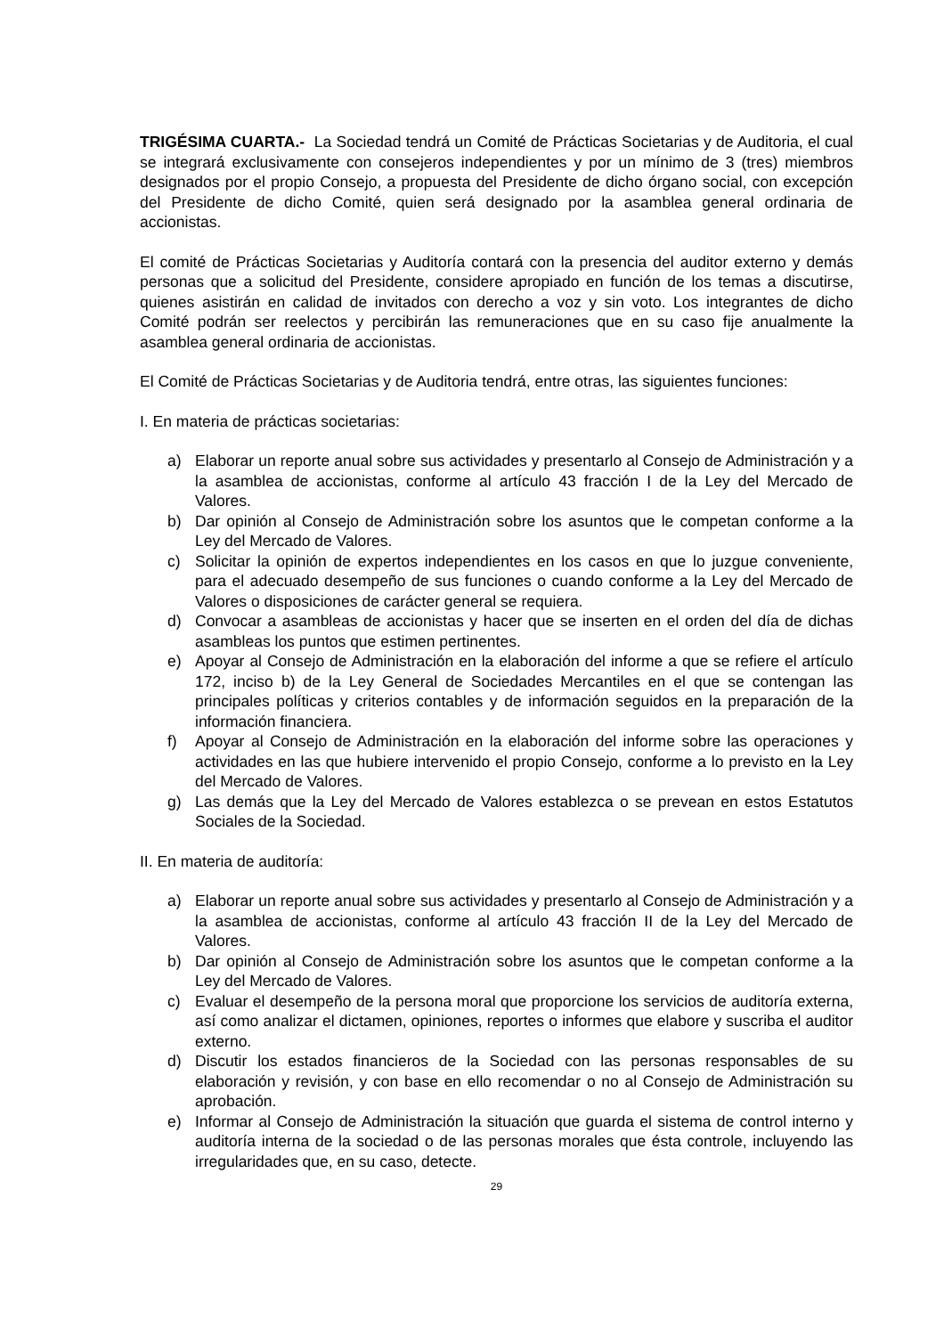TRIGÉSIMA CUARTA.- La Sociedad tendrá un Comité de Prácticas Societarias y de Auditoria, el cual se integrará exclusivamente con consejeros independientes y por un mínimo de 3 (tres) miembros designados por el propio Consejo, a propuesta del Presidente de dicho órgano social, con excepción del Presidente de dicho Comité, quien será designado por la asamblea general ordinaria de accionistas.
El comité de Prácticas Societarias y Auditoría contará con la presencia del auditor externo y demás personas que a solicitud del Presidente, considere apropiado en función de los temas a discutirse, quienes asistirán en calidad de invitados con derecho a voz y sin voto. Los integrantes de dicho Comité podrán ser reelectos y percibirán las remuneraciones que en su caso fije anualmente la asamblea general ordinaria de accionistas.
El Comité de Prácticas Societarias y de Auditoria tendrá, entre otras, las siguientes funciones:
I. En materia de prácticas societarias:
a) Elaborar un reporte anual sobre sus actividades y presentarlo al Consejo de Administración y a la asamblea de accionistas, conforme al artículo 43 fracción I de la Ley del Mercado de Valores.
b) Dar opinión al Consejo de Administración sobre los asuntos que le competan conforme a la Ley del Mercado de Valores.
c) Solicitar la opinión de expertos independientes en los casos en que lo juzgue conveniente, para el adecuado desempeño de sus funciones o cuando conforme a la Ley del Mercado de Valores o disposiciones de carácter general se requiera.
d) Convocar a asambleas de accionistas y hacer que se inserten en el orden del día de dichas asambleas los puntos que estimen pertinentes.
e) Apoyar al Consejo de Administración en la elaboración del informe a que se refiere el artículo 172, inciso b) de la Ley General de Sociedades Mercantiles en el que se contengan las principales políticas y criterios contables y de información seguidos en la preparación de la información financiera.
f) Apoyar al Consejo de Administración en la elaboración del informe sobre las operaciones y actividades en las que hubiere intervenido el propio Consejo, conforme a lo previsto en la Ley del Mercado de Valores.
g) Las demás que la Ley del Mercado de Valores establezca o se prevean en estos Estatutos Sociales de la Sociedad.
II. En materia de auditoría:
a) Elaborar un reporte anual sobre sus actividades y presentarlo al Consejo de Administración y a la asamblea de accionistas, conforme al artículo 43 fracción II de la Ley del Mercado de Valores.
b) Dar opinión al Consejo de Administración sobre los asuntos que le competan conforme a la Ley del Mercado de Valores.
c) Evaluar el desempeño de la persona moral que proporcione los servicios de auditoría externa, así como analizar el dictamen, opiniones, reportes o informes que elabore y suscriba el auditor externo.
d) Discutir los estados financieros de la Sociedad con las personas responsables de su elaboración y revisión, y con base en ello recomendar o no al Consejo de Administración su aprobación.
e) Informar al Consejo de Administración la situación que guarda el sistema de control interno y auditoría interna de la sociedad o de las personas morales que ésta controle, incluyendo las irregularidades que, en su caso, detecte.
29